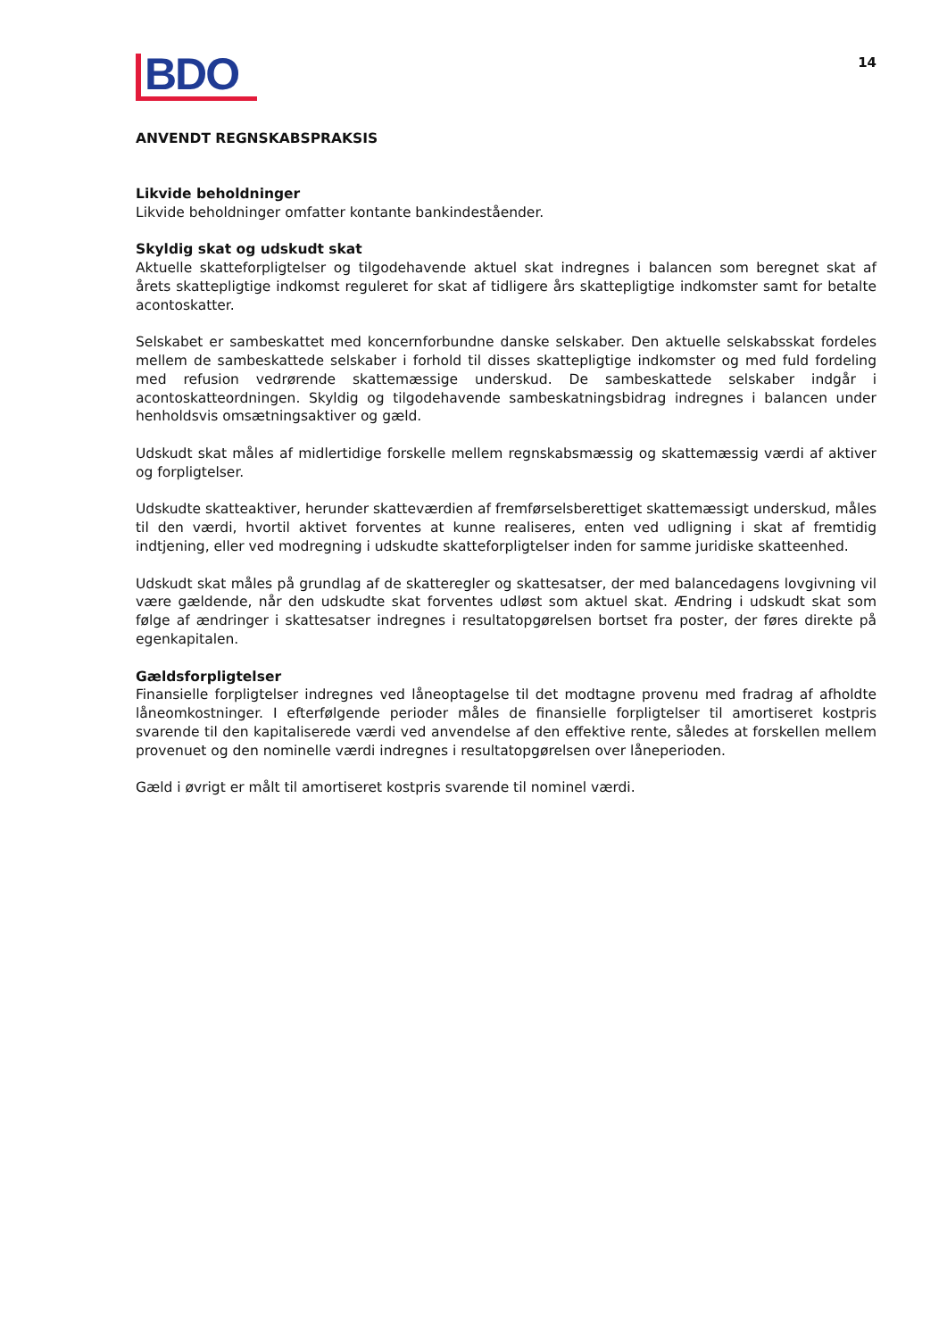BDO
14
ANVENDT REGNSKABSPRAKSIS
Likvide beholdninger
Likvide beholdninger omfatter kontante bankindeståender.
Skyldig skat og udskudt skat
Aktuelle skatteforpligtelser og tilgodehavende aktuel skat indregnes i balancen som beregnet skat af årets skattepligtige indkomst reguleret for skat af tidligere års skattepligtige indkomster samt for betalte acontoskatter.
Selskabet er sambeskattet med koncernforbundne danske selskaber. Den aktuelle selskabsskat fordeles mellem de sambeskattede selskaber i forhold til disses skattepligtige indkomster og med fuld fordeling med refusion vedrørende skattemæssige underskud. De sambeskattede selskaber indgår i acontoskatteordningen. Skyldig og tilgodehavende sambeskatningsbidrag indregnes i balancen under henholdsvis omsætningsaktiver og gæld.
Udskudt skat måles af midlertidige forskelle mellem regnskabsmæssig og skattemæssig værdi af aktiver og forpligtelser.
Udskudte skatteaktiver, herunder skatteværdien af fremførselsberettiget skattemæssigt underskud, måles til den værdi, hvortil aktivet forventes at kunne realiseres, enten ved udligning i skat af fremtidig indtjening, eller ved modregning i udskudte skatteforpligtelser inden for samme juridiske skatteenhed.
Udskudt skat måles på grundlag af de skatteregler og skattesatser, der med balancedagens lovgivning vil være gældende, når den udskudte skat forventes udløst som aktuel skat. Ændring i udskudt skat som følge af ændringer i skattesatser indregnes i resultatopgørelsen bortset fra poster, der føres direkte på egenkapitalen.
Gældsforpligtelser
Finansielle forpligtelser indregnes ved låneoptagelse til det modtagne provenu med fradrag af afholdte låneomkostninger. I efterfølgende perioder måles de finansielle forpligtelser til amortiseret kostpris svarende til den kapitaliserede værdi ved anvendelse af den effektive rente, således at forskellen mellem provenuet og den nominelle værdi indregnes i resultatopgørelsen over låneperioden.
Gæld i øvrigt er målt til amortiseret kostpris svarende til nominel værdi.